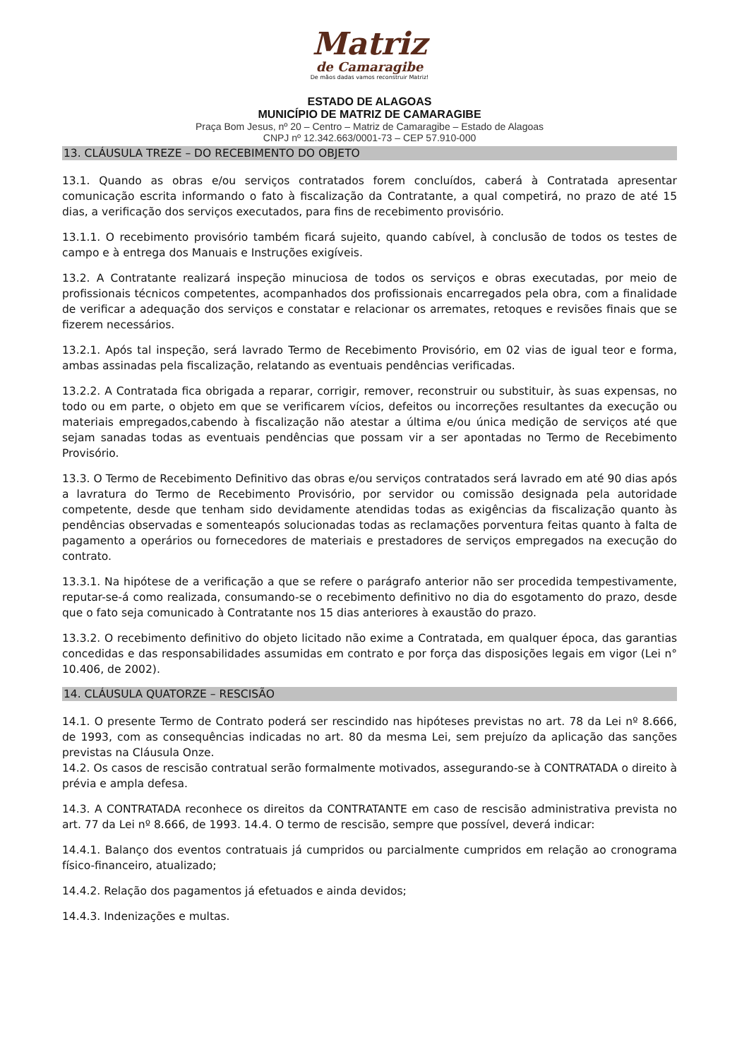Matriz
de Camaragibe
De mãos dadas vamos reconstruir Matriz!
ESTADO DE ALAGOAS
MUNICÍPIO DE MATRIZ DE CAMARAGIBE
Praça Bom Jesus, nº 20 – Centro – Matriz de Camaragibe – Estado de Alagoas
CNPJ nº 12.342.663/0001-73 – CEP 57.910-000
13. CLÁUSULA TREZE – DO RECEBIMENTO DO OBJETO
13.1. Quando as obras e/ou serviços contratados forem concluídos, caberá à Contratada apresentar comunicação escrita informando o fato à fiscalização da Contratante, a qual competirá, no prazo de até 15 dias, a verificação dos serviços executados, para fins de recebimento provisório.
13.1.1. O recebimento provisório também ficará sujeito, quando cabível, à conclusão de todos os testes de campo e à entrega dos Manuais e Instruções exigíveis.
13.2. A Contratante realizará inspeção minuciosa de todos os serviços e obras executadas, por meio de profissionais técnicos competentes, acompanhados dos profissionais encarregados pela obra, com a finalidade de verificar a adequação dos serviços e constatar e relacionar os arremates, retoques e revisões finais que se fizerem necessários.
13.2.1. Após tal inspeção, será lavrado Termo de Recebimento Provisório, em 02 vias de igual teor e forma, ambas assinadas pela fiscalização, relatando as eventuais pendências verificadas.
13.2.2. A Contratada fica obrigada a reparar, corrigir, remover, reconstruir ou substituir, às suas expensas, no todo ou em parte, o objeto em que se verificarem vícios, defeitos ou incorreções resultantes da execução ou materiais empregados,cabendo à fiscalização não atestar a última e/ou única medição de serviços até que sejam sanadas todas as eventuais pendências que possam vir a ser apontadas no Termo de Recebimento Provisório.
13.3. O Termo de Recebimento Definitivo das obras e/ou serviços contratados será lavrado em até 90 dias após a lavratura do Termo de Recebimento Provisório, por servidor ou comissão designada pela autoridade competente, desde que tenham sido devidamente atendidas todas as exigências da fiscalização quanto às pendências observadas e somenteapós solucionadas todas as reclamações porventura feitas quanto à falta de pagamento a operários ou fornecedores de materiais e prestadores de serviços empregados na execução do contrato.
13.3.1. Na hipótese de a verificação a que se refere o parágrafo anterior não ser procedida tempestivamente, reputar-se-á como realizada, consumando-se o recebimento definitivo no dia do esgotamento do prazo, desde que o fato seja comunicado à Contratante nos 15 dias anteriores à exaustão do prazo.
13.3.2. O recebimento definitivo do objeto licitado não exime a Contratada, em qualquer época, das garantias concedidas e das responsabilidades assumidas em contrato e por força das disposições legais em vigor (Lei n° 10.406, de 2002).
14. CLÁUSULA QUATORZE – RESCISÃO
14.1. O presente Termo de Contrato poderá ser rescindido nas hipóteses previstas no art. 78 da Lei nº 8.666, de 1993, com as consequências indicadas no art. 80 da mesma Lei, sem prejuízo da aplicação das sanções previstas na Cláusula Onze.
14.2. Os casos de rescisão contratual serão formalmente motivados, assegurando-se à CONTRATADA o direito à prévia e ampla defesa.
14.3. A CONTRATADA reconhece os direitos da CONTRATANTE em caso de rescisão administrativa prevista no art. 77 da Lei nº 8.666, de 1993. 14.4. O termo de rescisão, sempre que possível, deverá indicar:
14.4.1. Balanço dos eventos contratuais já cumpridos ou parcialmente cumpridos em relação ao cronograma físico-financeiro, atualizado;
14.4.2. Relação dos pagamentos já efetuados e ainda devidos;
14.4.3. Indenizações e multas.